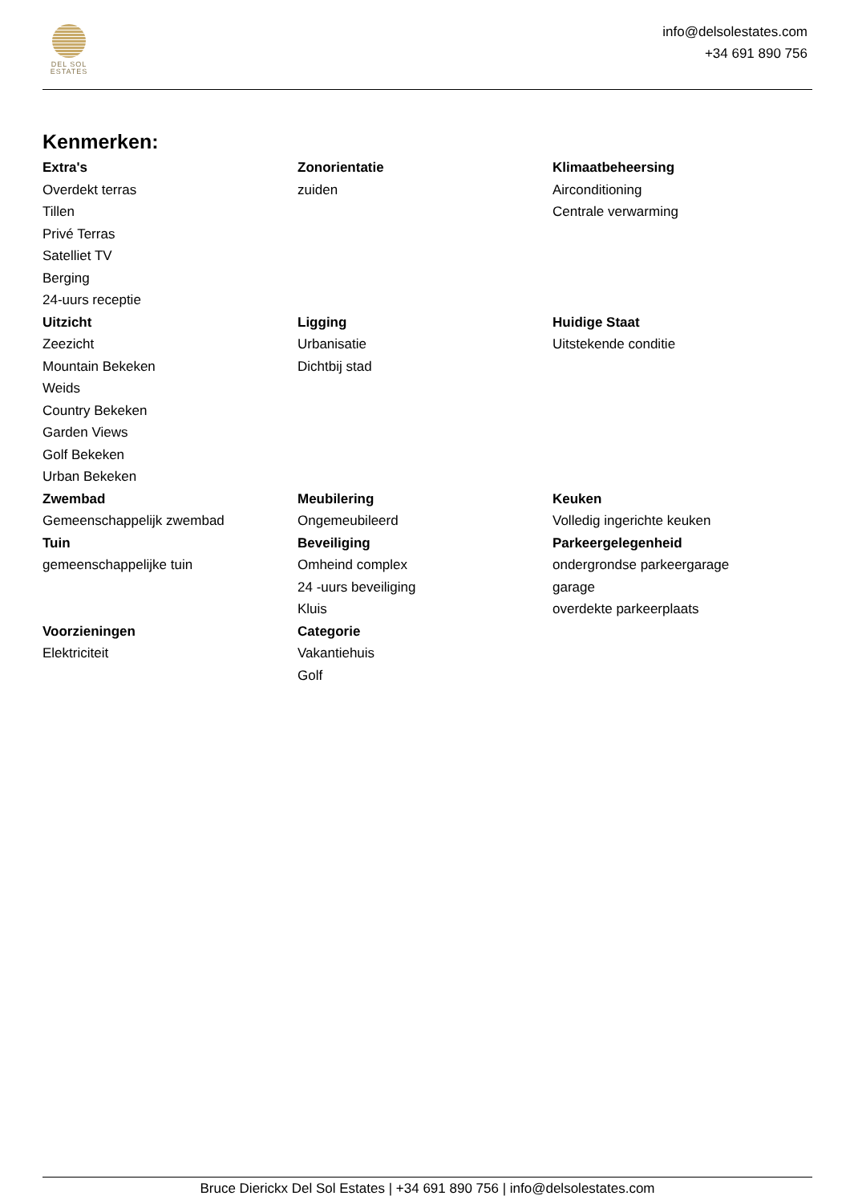DEL SOL
ESTATES
info@delsolestates.com
+34 691 890 756
Kenmerken:
Extra's
Overdekt terras
Tillen
Privé Terras
Satelliet TV
Berging
24-uurs receptie
Zonorientatie
zuiden
Klimaatbeheersing
Airconditioning
Centrale verwarming
Uitzicht
Zeezicht
Mountain Bekeken
Weids
Country Bekeken
Garden Views
Golf Bekeken
Urban Bekeken
Ligging
Urbanisatie
Dichtbij stad
Huidige Staat
Uitstekende conditie
Zwembad
Gemeenschappelijk zwembad
Meubilering
Ongemeubileerd
Keuken
Volledig ingerichte keuken
Tuin
gemeenschappelijke tuin
Beveiliging
Omheind complex
24 -uurs beveiliging
Kluis
Parkeergelegenheid
ondergrondse parkeergarage
garage
overdekte parkeerplaats
Voorzieningen
Elektriciteit
Categorie
Vakantiehuis
Golf
Bruce Dierickx Del Sol Estates | +34 691 890 756 | info@delsolestates.com